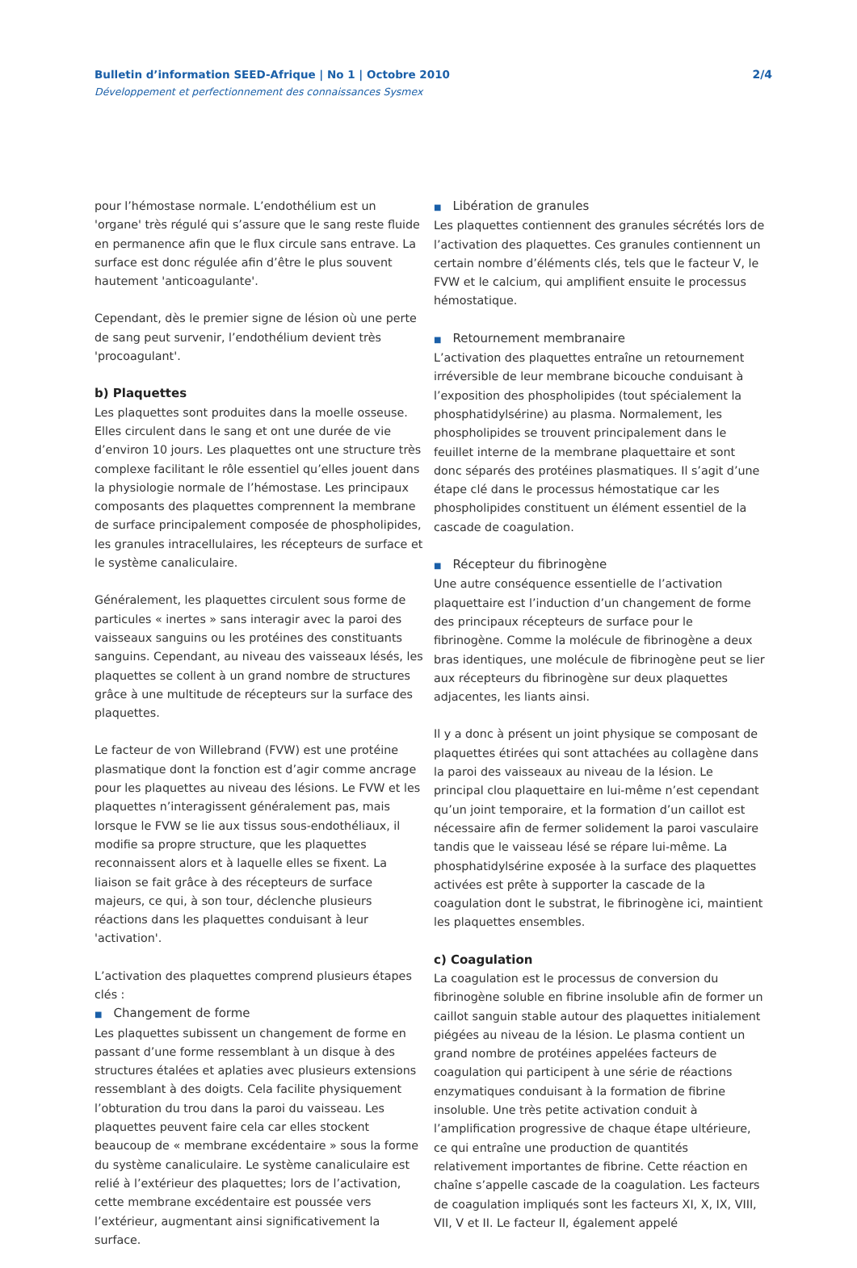Bulletin d’information SEED-Afrique | No 1 | Octobre 2010
Développement et perfectionnement des connaissances Sysmex
2/4
pour l’hémostase normale. L’endothélium est un 'organe' très régulé qui s’assure que le sang reste fluide en permanence afin que le flux circule sans entrave. La surface est donc régulée afin d’être le plus souvent hautement 'anticoagulante'.
Cependant, dès le premier signe de lésion où une perte de sang peut survenir, l’endothélium devient très 'procoagulant'.
b) Plaquettes
Les plaquettes sont produites dans la moelle osseuse. Elles circulent dans le sang et ont une durée de vie d’environ 10 jours. Les plaquettes ont une structure très complexe facilitant le rôle essentiel qu’elles jouent dans la physiologie normale de l’hémostase. Les principaux composants des plaquettes comprennent la membrane de surface principalement composée de phospholipides, les granules intracellulaires, les récepteurs de surface et le système canaliculaire.
Généralement, les plaquettes circulent sous forme de particules « inertes » sans interagir avec la paroi des vaisseaux sanguins ou les protéines des constituants sanguins. Cependant, au niveau des vaisseaux lésés, les plaquettes se collent à un grand nombre de structures grâce à une multitude de récepteurs sur la surface des plaquettes.
Le facteur de von Willebrand (FVW) est une protéine plasmatique dont la fonction est d’agir comme ancrage pour les plaquettes au niveau des lésions. Le FVW et les plaquettes n’interagissent généralement pas, mais lorsque le FVW se lie aux tissus sous-endothéliaux, il modifie sa propre structure, que les plaquettes reconnaissent alors et à laquelle elles se fixent. La liaison se fait grâce à des récepteurs de surface majeurs, ce qui, à son tour, déclenche plusieurs réactions dans les plaquettes conduisant à leur 'activation'.
L’activation des plaquettes comprend plusieurs étapes clés :
■ Changement de forme
Les plaquettes subissent un changement de forme en passant d’une forme ressemblant à un disque à des structures étalées et aplaties avec plusieurs extensions ressemblant à des doigts. Cela facilite physiquement l’obturation du trou dans la paroi du vaisseau. Les plaquettes peuvent faire cela car elles stockent beaucoup de « membrane excédentaire » sous la forme du système canaliculaire. Le système canaliculaire est relié à l’extérieur des plaquettes; lors de l’activation, cette membrane excédentaire est poussée vers l’extérieur, augmentant ainsi significativement la surface.
■ Libération de granules
Les plaquettes contiennent des granules sécrétés lors de l’activation des plaquettes. Ces granules contiennent un certain nombre d’éléments clés, tels que le facteur V, le FVW et le calcium, qui amplifient ensuite le processus hémostatique.
■ Retournement membranaire
L’activation des plaquettes entraîne un retournement irréversible de leur membrane bicouche conduisant à l’exposition des phospholipides (tout spécialement la phosphatidylsérine) au plasma. Normalement, les phospholipides se trouvent principalement dans le feuillet interne de la membrane plaquettaire et sont donc séparés des protéines plasmatiques. Il s’agit d’une étape clé dans le processus hémostatique car les phospholipides constituent un élément essentiel de la cascade de coagulation.
■ Récepteur du fibrinogène
Une autre conséquence essentielle de l’activation plaquettaire est l’induction d’un changement de forme des principaux récepteurs de surface pour le fibrinogène. Comme la molécule de fibrinogène a deux bras identiques, une molécule de fibrinogène peut se lier aux récepteurs du fibrinogène sur deux plaquettes adjacentes, les liants ainsi.
Il y a donc à présent un joint physique se composant de plaquettes étirées qui sont attachées au collagène dans la paroi des vaisseaux au niveau de la lésion. Le principal clou plaquettaire en lui-même n’est cependant qu’un joint temporaire, et la formation d’un caillot est nécessaire afin de fermer solidement la paroi vasculaire tandis que le vaisseau lésé se répare lui-même. La phosphatidylsérine exposée à la surface des plaquettes activées est prête à supporter la cascade de la coagulation dont le substrat, le fibrinogène ici, maintient les plaquettes ensembles.
c) Coagulation
La coagulation est le processus de conversion du fibrinogène soluble en fibrine insoluble afin de former un caillot sanguin stable autour des plaquettes initialement piégées au niveau de la lésion. Le plasma contient un grand nombre de protéines appelées facteurs de coagulation qui participent à une série de réactions enzymatiques conduisant à la formation de fibrine insoluble. Une très petite activation conduit à l’amplification progressive de chaque étape ultérieure, ce qui entraîne une production de quantités relativement importantes de fibrine. Cette réaction en chaîne s’appelle cascade de la coagulation. Les facteurs de coagulation impliqués sont les facteurs XI, X, IX, VIII, VII, V et II. Le facteur II, également appelé